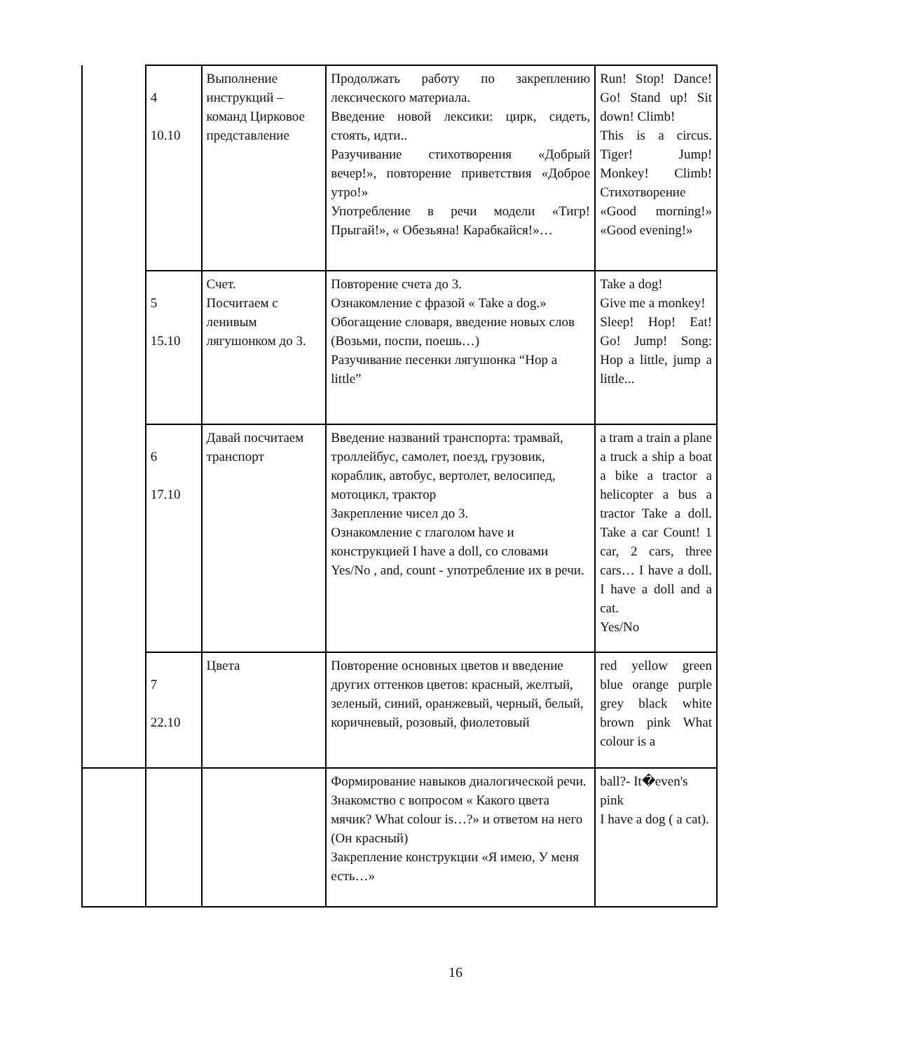| | 4 10.10 | Выполнение инструкций – команд Цирковое представление | Продолжать работу по закреплению лексического материала. Введение новой лексики: цирк, сидеть, стоять, идти.. Разучивание стихотворения «Добрый вечер!», повторение приветствия «Доброе утро!» Употребление в речи модели «Тигр! Прыгай!», « Обезьяна! Карабкайся!»… | Run! Stop! Dance! Go! Stand up! Sit down! Climb! This is a circus. Tiger! Jump! Monkey! Climb! Стихотворение «Good morning!» «Good evening!» |
| | 5 15.10 | Счет. Посчитаем с ленивым лягушонком до 3. | Повторение счета до 3. Ознакомление с фразой « Take a dog.» Обогащение словаря, введение новых слов (Возьми, поспи, поешь…) Разучивание песенки лягушонка “Hop a little” | Take a dog! Give me a monkey! Sleep! Hop! Eat! Go! Jump! Song: Hop a little, jump a little... |
| | 6 17.10 | Давай посчитаем транспорт | Введение названий транспорта: трамвай, троллейбус, самолет, поезд, грузовик, кораблик, автобус, вертолет, велосипед, мотоцикл, трактор Закрепление чисел до 3. Ознакомление с глаголом have и конструкцией I have a doll, со словами Yes/No , and, count - употребление их в речи. | a tram a train a plane a truck a ship a boat a bike a tractor a helicopter a bus a tractor Take a doll. Take a car Count! 1 car, 2 cars, three cars… I have a doll. I have a doll and a cat. Yes/No |
| | 7 22.10 | Цвета | Повторение основных цветов и введение других оттенков цветов: красный, желтый, зеленый, синий, оранжевый, черный, белый, коричневый, розовый, фиолетовый | red yellow green blue orange purple grey black white brown pink What colour is a |
| | | | Формирование навыков диалогической речи. Знакомство с вопросом « Какого цвета мячик? What colour is…?» и ответом на него (Он красный) Закрепление конструкции «Я имею, У меня есть…» | ball?- It�even's pink I have a dog ( a cat). |
16